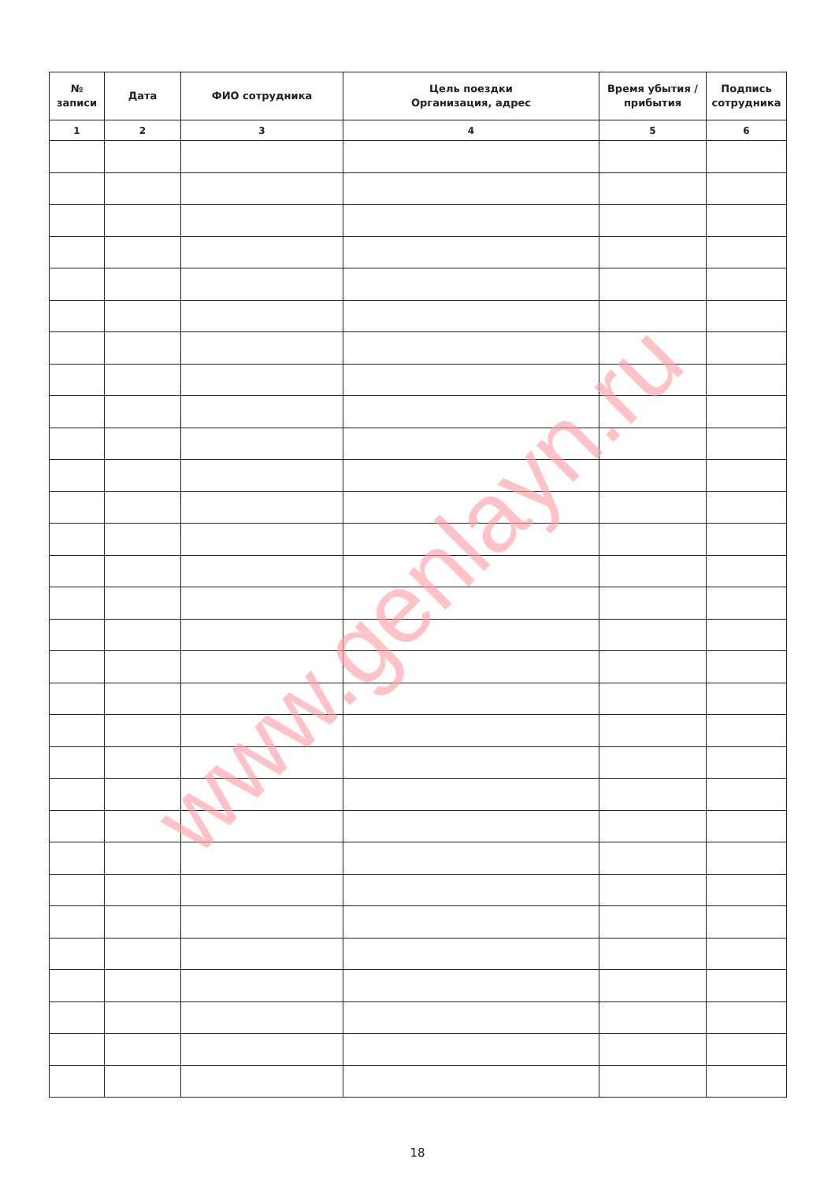| № записи | Дата | ФИО сотрудника | Цель поездки Организация, адрес | Время убытия / прибытия | Подпись сотрудника |
| --- | --- | --- | --- | --- | --- |
| 1 | 2 | 3 | 4 | 5 | 6 |
www.genlayn.ru
18